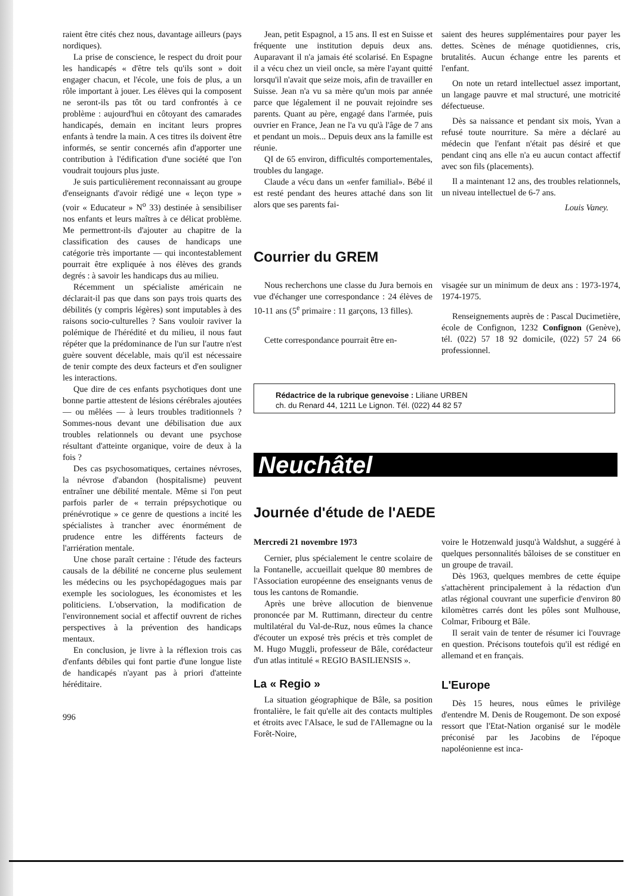raient être cités chez nous, davantage ailleurs (pays nordiques).
La prise de conscience, le respect du droit pour les handicapés « d'être tels qu'ils sont » doit engager chacun, et l'école, une fois de plus, a un rôle important à jouer. Les élèves qui la composent ne seront-ils pas tôt ou tard confrontés à ce problème : aujourd'hui en côtoyant des camarades handicapés, demain en incitant leurs propres enfants à tendre la main. A ces titres ils doivent être informés, se sentir concernés afin d'apporter une contribution à l'édification d'une société que l'on voudrait toujours plus juste.
Je suis particulièrement reconnaissant au groupe d'enseignants d'avoir rédigé une « leçon type » (voir « Educateur » N<sup>o</sup> 33) destinée à sensibiliser nos enfants et leurs maîtres à ce délicat problème. Me permettront-ils d'ajouter au chapitre de la classification des causes de handicaps une catégorie très importante — qui incontestablement pourrait être expliquée à nos élèves des grands degrés : à savoir les handicaps dus au milieu.
Récemment un spécialiste américain ne déclarait-il pas que dans son pays trois quarts des débilités (y compris légères) sont imputables à des raisons socio-culturelles ? Sans vouloir raviver la polémique de l'hérédité et du milieu, il nous faut répéter que la prédominance de l'un sur l'autre n'est guère souvent décelable, mais qu'il est nécessaire de tenir compte des deux facteurs et d'en souligner les interactions.
Que dire de ces enfants psychotiques dont une bonne partie attestent de lésions cérébrales ajoutées — ou mêlées — à leurs troubles traditionnels ? Sommes-nous devant une débilisation due aux troubles relationnels ou devant une psychose résultant d'atteinte organique, voire de deux à la fois ?
Des cas psychosomatiques, certaines névroses, la névrose d'abandon (hospitalisme) peuvent entraîner une débilité mentale. Même si l'on peut parfois parler de « terrain prépsychotique ou prénévrotique » ce genre de questions a incité les spécialistes à trancher avec énormément de prudence entre les différents facteurs de l'arriération mentale.
Une chose paraît certaine : l'étude des facteurs causals de la débilité ne concerne plus seulement les médecins ou les psychopédagogues mais par exemple les sociologues, les économistes et les politiciens. L'observation, la modification de l'environnement social et affectif ouvrent de riches perspectives à la prévention des handicaps mentaux.
En conclusion, je livre à la réflexion trois cas d'enfants débiles qui font partie d'une longue liste de handicapés n'ayant pas à priori d'atteinte héréditaire.
996
Jean, petit Espagnol, a 15 ans. Il est en Suisse et fréquente une institution depuis deux ans. Auparavant il n'a jamais été scolarisé. En Espagne il a vécu chez un vieil oncle, sa mère l'ayant quitté lorsqu'il n'avait que seize mois, afin de travailler en Suisse. Jean n'a vu sa mère qu'un mois par année parce que légalement il ne pouvait rejoindre ses parents. Quant au père, engagé dans l'armée, puis ouvrier en France, Jean ne l'a vu qu'à l'âge de 7 ans et pendant un mois... Depuis deux ans la famille est réunie.
QI de 65 environ, difficultés comportementales, troubles du langage.
Claude a vécu dans un «enfer familial». Bébé il est resté pendant des heures attaché dans son lit alors que ses parents fai-
saient des heures supplémentaires pour payer les dettes. Scènes de ménage quotidiennes, cris, brutalités. Aucun échange entre les parents et l'enfant.
On note un retard intellectuel assez important, un langage pauvre et mal structuré, une motricité défectueuse.
Dès sa naissance et pendant six mois, Yvan a refusé toute nourriture. Sa mère a déclaré au médecin que l'enfant n'était pas désiré et que pendant cinq ans elle n'a eu aucun contact affectif avec son fils (placements).
Il a maintenant 12 ans, des troubles relationnels, un niveau intellectuel de 6-7 ans.
Louis Vaney.
Courrier du GREM
Nous recherchons une classe du Jura bernois en vue d'échanger une correspondance : 24 élèves de 10-11 ans (5<sup>e</sup> primaire : 11 garçons, 13 filles).
Cette correspondance pourrait être en-
visagée sur un minimum de deux ans : 1973-1974, 1974-1975.
Renseignements auprès de : Pascal Ducimetière, école de Confignon, 1232 Confignon (Genève), tél. (022) 57 18 92 domicile, (022) 57 24 66 professionnel.
Rédactrice de la rubrique genevoise : Liliane URBEN
ch. du Renard 44, 1211 Le Lignon. Tél. (022) 44 82 57
Neuchâtel
Journée d'étude de l'AEDE
Mercredi 21 novembre 1973
Cernier, plus spécialement le centre scolaire de la Fontanelle, accueillait quelque 80 membres de l'Association européenne des enseignants venus de tous les cantons de Romandie.
Après une brève allocution de bienvenue prononcée par M. Ruttimann, directeur du centre multilatéral du Val-de-Ruz, nous eûmes la chance d'écouter un exposé très précis et très complet de M. Hugo Muggli, professeur de Bâle, corédacteur d'un atlas intitulé « REGIO BASILIENSIS ».
La « Regio »
La situation géographique de Bâle, sa position frontalière, le fait qu'elle ait des contacts multiples et étroits avec l'Alsace, le sud de l'Allemagne ou la Forêt-Noire,
voire le Hotzenwald jusqu'à Waldshut, a suggéré à quelques personnalités bâloises de se constituer en un groupe de travail.
Dès 1963, quelques membres de cette équipe s'attachèrent principalement à la rédaction d'un atlas régional couvrant une superficie d'environ 80 kilomètres carrés dont les pôles sont Mulhouse, Colmar, Fribourg et Bâle.
Il serait vain de tenter de résumer ici l'ouvrage en question. Précisons toutefois qu'il est rédigé en allemand et en français.
L'Europe
Dès 15 heures, nous eûmes le privilège d'entendre M. Denis de Rougemont. De son exposé ressort que l'Etat-Nation organisé sur le modèle préconisé par les Jacobins de l'époque napoléonienne est inca-